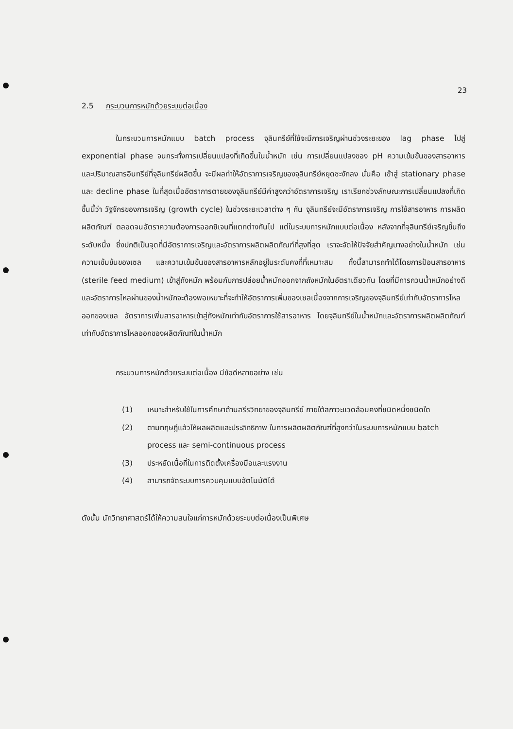23
2.5 กระบวนการหมักด้วยระบบต่อเนื่อง
ในกระบวนการหมักแบบ batch process จุลินทรีย์ที่ใช้จะมีการเจริญผ่านช่วงระยะของ lag phase ไปสู่ exponential phase จนกระทั่งการเปลี่ยนแปลงที่เกิดขึ้นในน้ำหมัก เช่น การเปลี่ยนแปลงของ pH ความเข้มข้นของสารอาหาร และปริมาณสารอินทรีย์ที่จุลินทรีย์ผลิตขึ้น จะมีผลทำให้อัตราการเจริญของจุลินทรีย์หยุดชะงักลง นั่นคือ เข้าสู่ stationary phase และ decline phase ในที่สุดเมื่ออัตราการตายของจุลินทรีย์มีค่าสูงกว่าอัตราการเจริญ เราเรียกช่วงลักษณะการเปลี่ยนแปลงที่เกิดขึ้นนี้ว่า วัฐจักรของการเจริญ (growth cycle) ในช่วงระยะเวลาต่าง ๆ กัน จุลินทรีย์จะมีอัตราการเจริญ การใช้สารอาหาร การผลิตผลิตภัณฑ์ ตลอดจนอัตราความต้องการออกซิเจนที่แตกต่างกันไป แต่ในระบบการหมักแบบต่อเนื่อง หลังจากที่จุลินทรีย์เจริญขึ้นถึงระดับหนึ่ง ซึ่งปกติเป็นจุดที่มีอัตราการเจริญและอัตราการผลิตผลิตภัณฑ์ที่สูงที่สุด เราจะจัดให้ปัจจัยสำคัญบางอย่างในน้ำหมัก เช่น ความเข้มข้นของเซล และความเข้มข้นของสารอาหารหลักอยู่ในระดับคงที่ที่เหมาะสม ทั้งนี้สามารถทำได้โดยการป้อนสารอาหาร (sterile feed medium) เข้าสู่ถังหมัก พร้อมกับการปล่อยน้ำหมักออกจากถังหมักในอัตราเดียวกัน โดยที่มีการกวนน้ำหมักอย่างดี และอัตราการไหลผ่านของน้ำหมักจะต้องพอเหมาะที่จะทำให้อัตราการเพิ่มของเซลเนื่องจากการเจริญของจุลินทรีย์เท่ากับอัตราการไหลออกของเซล อัตราการเพิ่มสารอาหารเข้าสู่ถังหมักเท่ากับอัตราการใช้สารอาหาร โดยจุลินทรีย์ในน้ำหมักและอัตราการผลิตผลิตภัณฑ์เท่ากับอัตราการไหลออกของผลิตภัณฑ์ในน้ำหมัก
กระบวนการหมักด้วยระบบต่อเนื่อง มีข้อดีหลายอย่าง เช่น
(1) เหมาะสำหรับใช้ในการศึกษาด้านสรีรวิทยาของจุลินทรีย์ ภายใต้สภาวะแวดล้อมคงที่ชนิดหนึ่งชนิดใด
(2) ตามทฤษฎีแล้วให้ผลผลิตและประสิทธิภาพ ในการผลิตผลิตภัณฑ์ที่สูงกว่าในระบบการหมักแบบ batch process และ semi-continuous process
(3) ประหยัดเนื้อที่ในการติดตั้งเครื่องมือและแรงงาน
(4) สามารถจัดระบบการควบคุมแบบอัตโนมัติได้
ดังนั้น นักวิทยาศาสตร์ได้ให้ความสนใจแก่การหมักด้วยระบบต่อเนื่องเป็นพิเศษ